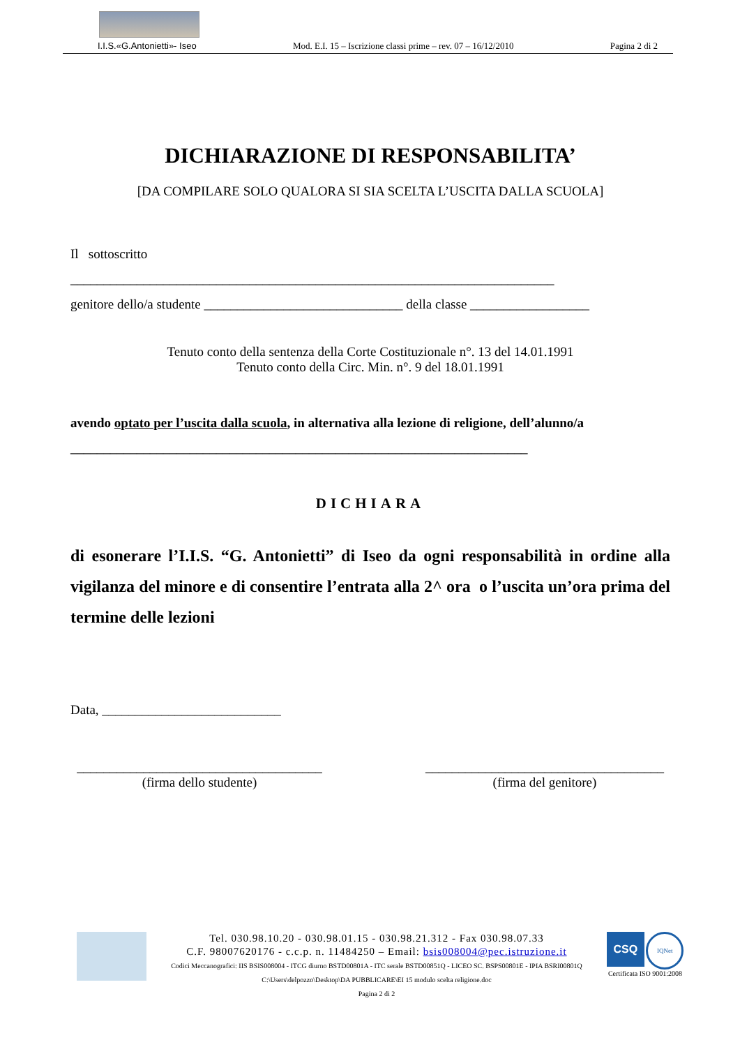I.I.S.«G.Antonietti»- Iseo Mod. E.I. 15 – Iscrizione classi prime – rev. 07 – 16/12/2010 Pagina 2 di 2
DICHIARAZIONE DI RESPONSABILITA’
[DA COMPILARE SOLO QUALORA SI SIA SCELTA L’USCITA DALLA SCUOLA]
Il sottoscritto
_________________________________________________________________________
genitore dello/a studente ______________________________ della classe __________________
Tenuto conto della sentenza della Corte Costituzionale n°. 13 del 14.01.1991
Tenuto conto della Circ. Min. n°. 9 del 18.01.1991
avendo optato per l’uscita dalla scuola, in alternativa alla lezione di religione, dell’alunno/a
_____________________________________________________________________
DICHIARA
di esonerare l’I.I.S. “G. Antonietti” di Iseo da ogni responsabilità in ordine alla vigilanza del minore e di consentire l’entrata alla 2^ ora o l’uscita un’ora prima del termine delle lezioni
Data, ___________________________
_____________________________________
(firma dello studente)
____________________________________
(firma del genitore)
Tel. 030.98.10.20 - 030.98.01.15 - 030.98.21.312 - Fax 030.98.07.33
C.F. 98007620176 - c.c.p. n. 11484250 – Email: bsis008004@pec.istruzione.it
Codici Meccanografici: IIS BSIS008004 - ITCG diurno BSTD00801A - ITC serale BSTD00851Q - LICEO SC. BSPS00801E - IPIA BSRI00801Q
C:\Users\delpozzo\Desktop\DA PUBBLICARE\EI 15 modulo scelta religione.doc
Pagina 2 di 2
CSQ IQNet
Certificata ISO 9001:2008